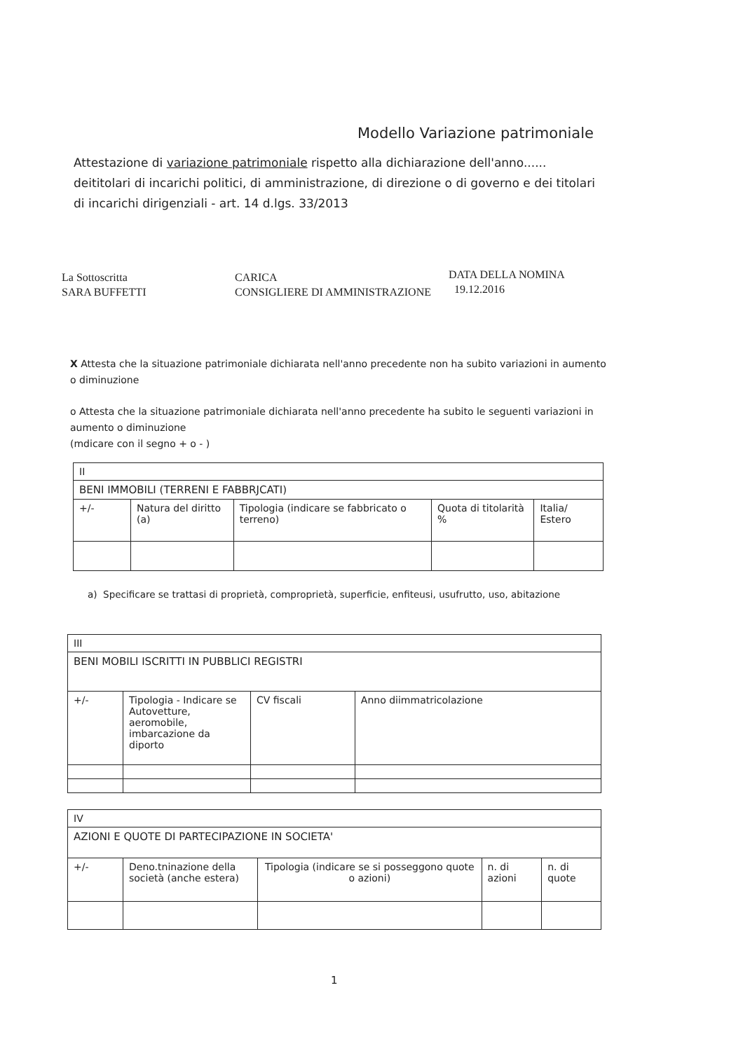Modello Variazione patrimoniale
Attestazione di variazione patrimoniale rispetto alla dichiarazione dell'anno...... deititolari di incarichi politici, di amministrazione, di direzione o di governo e dei titolari di incarichi dirigenziali - art. 14 d.lgs. 33/2013
La Sottoscritta
SARA BUFFETTI
CARICA
CONSIGLIERE DI AMMINISTRAZIONE
DATA DELLA NOMINA
19.12.2016
X Attesta che la situazione patrimoniale dichiarata nell'anno precedente non ha subito variazioni in aumento o diminuzione
o Attesta che la situazione patrimoniale dichiarata nell'anno precedente ha subito le seguenti variazioni in aumento o diminuzione
(mdicare con il segno + o - )
| II | | | | |
| BENI IMMOBILI (TERRENI E FABBRJCATI) | | | | |
| +/- | Natura del diritto (a) | Tipologia (indicare se fabbricato o terreno) | Quota di titolarità % | Italia/ Estero |
a) Specificare se trattasi di proprietà, comproprietà, superficie, enfiteusi, usufrutto, uso, abitazione
| III | | | |
| BENI MOBILI ISCRITTI IN PUBBLICI REGISTRI | | | |
| +/- | Tipologia - Indicare se Autovetture, aeromobile, imbarcazione da diporto | CV fiscali | Anno diimmatricolazione |
| IV | | | | |
| AZIONI E QUOTE DI PARTECIPAZIONE IN SOCIETA' | | | | |
| +/- | Deno.tninazione della società (anche estera) | Tipologia (indicare se si posseggono quote o azioni) | n. di azioni | n. di quote |
1